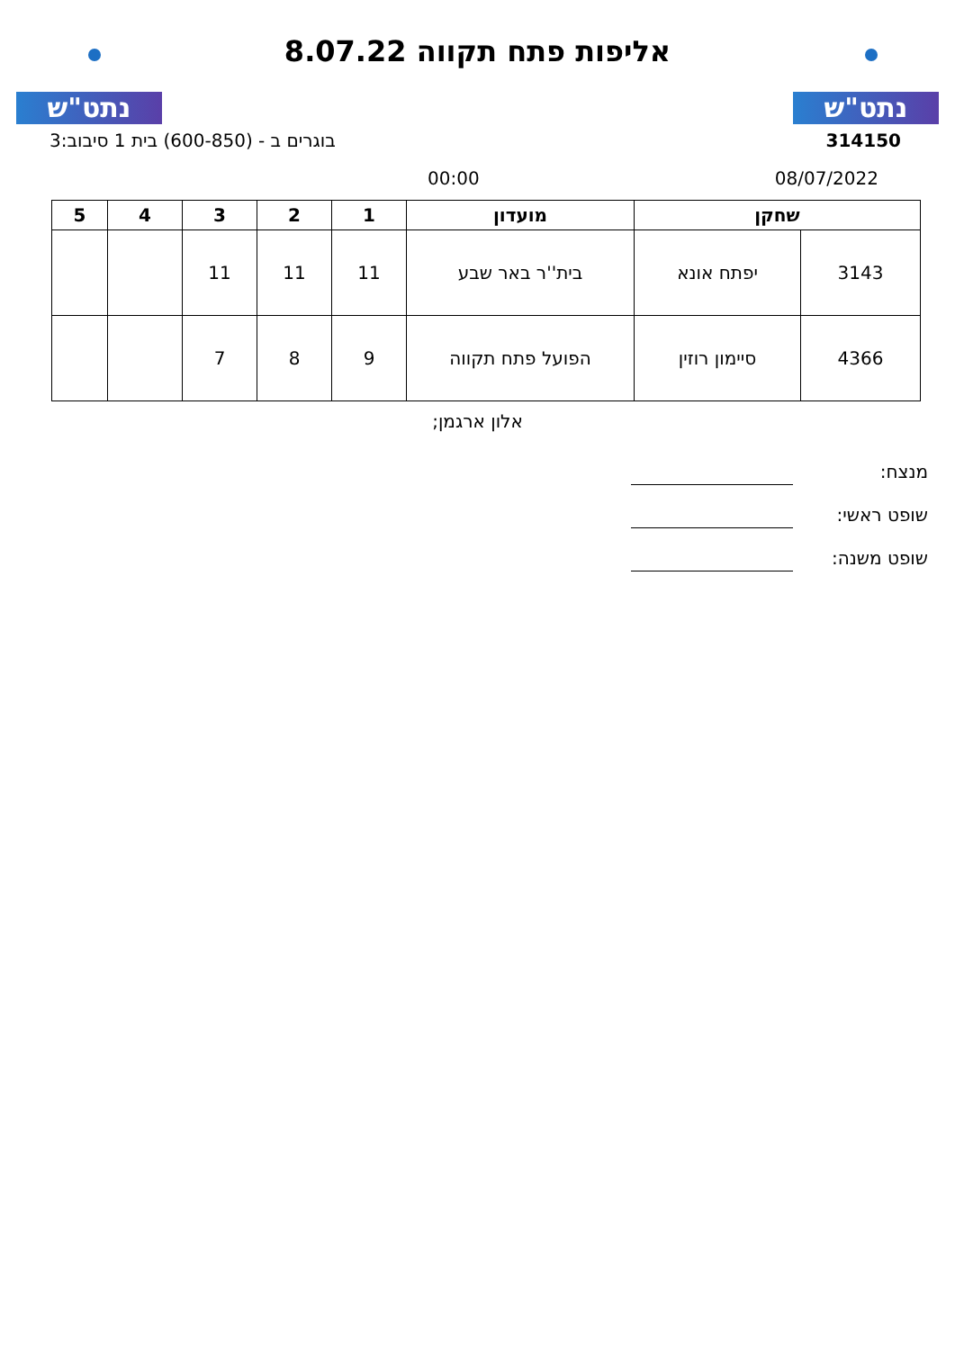נתט"ש
אליפות פתח תקווה 8.07.22
נתט"ש
314150 בוגרים ב - (600-850) בית 1 סיבוב:3
08/07/2022 00:00
| שחקן | | מועדון | 1 | 2 | 3 | 4 | 5 |
| --- | --- | --- | --- | --- | --- | --- | --- |
| 3143 | יפתח אונא | בית''ר באר שבע | 11 | 11 | 11 | | |
| 4366 | סיימון רוזין | הפועל פתח תקווה | 9 | 8 | 7 | | |
אלון ארגמן;
מנצח:
שופט ראשי:
שופט משנה: